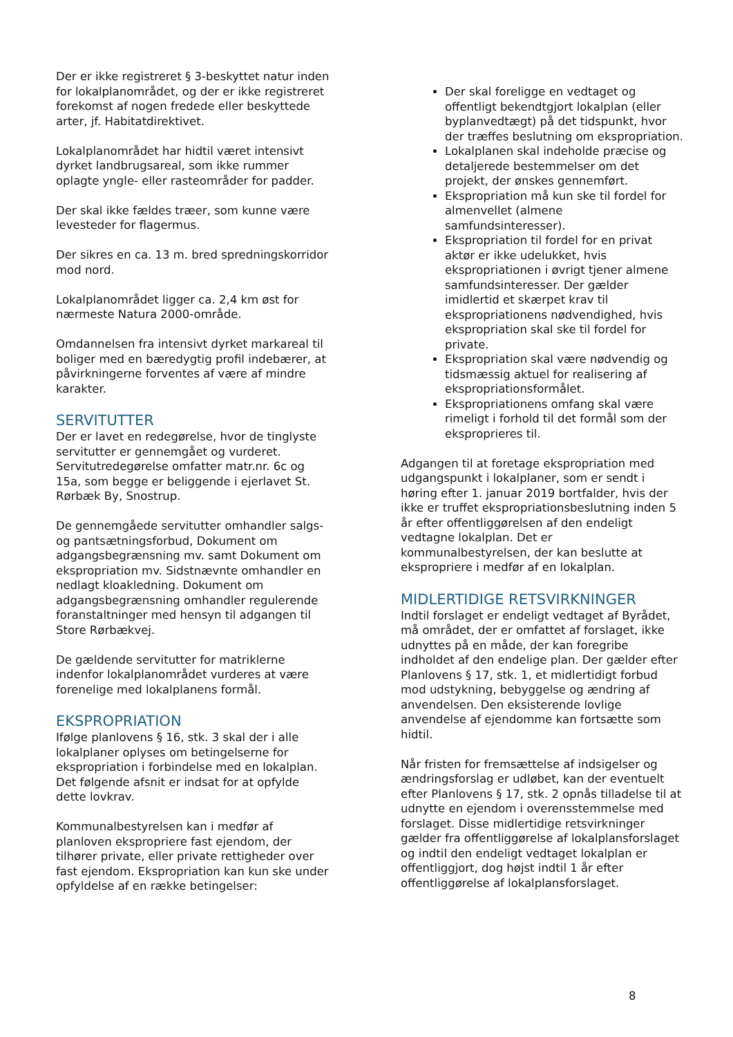Der er ikke registreret § 3-beskyttet natur inden for lokalplanområdet, og der er ikke registreret forekomst af nogen fredede eller beskyttede arter, jf. Habitatdirektivet.
Lokalplanområdet har hidtil været intensivt dyrket landbrugsareal, som ikke rummer oplagte yngle- eller rasteområder for padder.
Der skal ikke fældes træer, som kunne være levesteder for flagermus.
Der sikres en ca. 13 m. bred spredningskorridor mod nord.
Lokalplanområdet ligger ca. 2,4 km øst for nærmeste Natura 2000-område.
Omdannelsen fra intensivt dyrket markareal til boliger med en bæredygtig profil indebærer, at påvirkningerne forventes af være af mindre karakter.
SERVITUTTER
Der er lavet en redegørelse, hvor de tinglyste servitutter er gennemgået og vurderet. Servitutredegørelse omfatter matr.nr. 6c og 15a, som begge er beliggende i ejerlavet St. Rørbæk By, Snostrup.
De gennemgåede servitutter omhandler salgs- og pantsætningsforbud, Dokument om adgangsbegrænsning mv. samt Dokument om ekspropriation mv. Sidstnævnte omhandler en nedlagt kloakledning. Dokument om adgangsbegrænsning omhandler regulerende foranstaltninger med hensyn til adgangen til Store Rørbækvej.
De gældende servitutter for matriklerne indenfor lokalplanområdet vurderes at være forenelige med lokalplanens formål.
EKSPROPRIATION
Ifølge planlovens § 16, stk. 3 skal der i alle lokalplaner oplyses om betingelserne for ekspropriation i forbindelse med en lokalplan. Det følgende afsnit er indsat for at opfylde dette lovkrav.
Kommunalbestyrelsen kan i medfør af planloven ekspropriere fast ejendom, der tilhører private, eller private rettigheder over fast ejendom. Ekspropriation kan kun ske under opfyldelse af en række betingelser:
Der skal foreligge en vedtaget og offentligt bekendtgjort lokalplan (eller byplanvedtægt) på det tidspunkt, hvor der træffes beslutning om ekspropriation.
Lokalplanen skal indeholde præcise og detaljerede bestemmelser om det projekt, der ønskes gennemført.
Ekspropriation må kun ske til fordel for almenvellet (almene samfundsinteresser).
Ekspropriation til fordel for en privat aktør er ikke udelukket, hvis ekspropriationen i øvrigt tjener almene samfundsinteresser. Der gælder imidlertid et skærpet krav til ekspropriationens nødvendighed, hvis ekspropriation skal ske til fordel for private.
Ekspropriation skal være nødvendig og tidsmæssig aktuel for realisering af ekspropriationsformålet.
Ekspropriationens omfang skal være rimeligt i forhold til det formål som der eksproprieres til.
Adgangen til at foretage ekspropriation med udgangspunkt i lokalplaner, som er sendt i høring efter 1. januar 2019 bortfalder, hvis der ikke er truffet ekspropriationsbeslutning inden 5 år efter offentliggørelsen af den endeligt vedtagne lokalplan. Det er kommunalbestyrelsen, der kan beslutte at ekspropriere i medfør af en lokalplan.
MIDLERTIDIGE RETSVIRKNINGER
Indtil forslaget er endeligt vedtaget af Byrådet, må området, der er omfattet af forslaget, ikke udnyttes på en måde, der kan foregribe indholdet af den endelige plan. Der gælder efter Planlovens § 17, stk. 1, et midlertidigt forbud mod udstykning, bebyggelse og ændring af anvendelsen. Den eksisterende lovlige anvendelse af ejendomme kan fortsætte som hidtil.
Når fristen for fremsættelse af indsigelser og ændringsforslag er udløbet, kan der eventuelt efter Planlovens § 17, stk. 2 opnås tilladelse til at udnytte en ejendom i overensstemmelse med forslaget. Disse midlertidige retsvirkninger gælder fra offentliggørelse af lokalplansforslaget og indtil den endeligt vedtaget lokalplan er offentliggjort, dog højst indtil 1 år efter offentliggørelse af lokalplansforslaget.
8